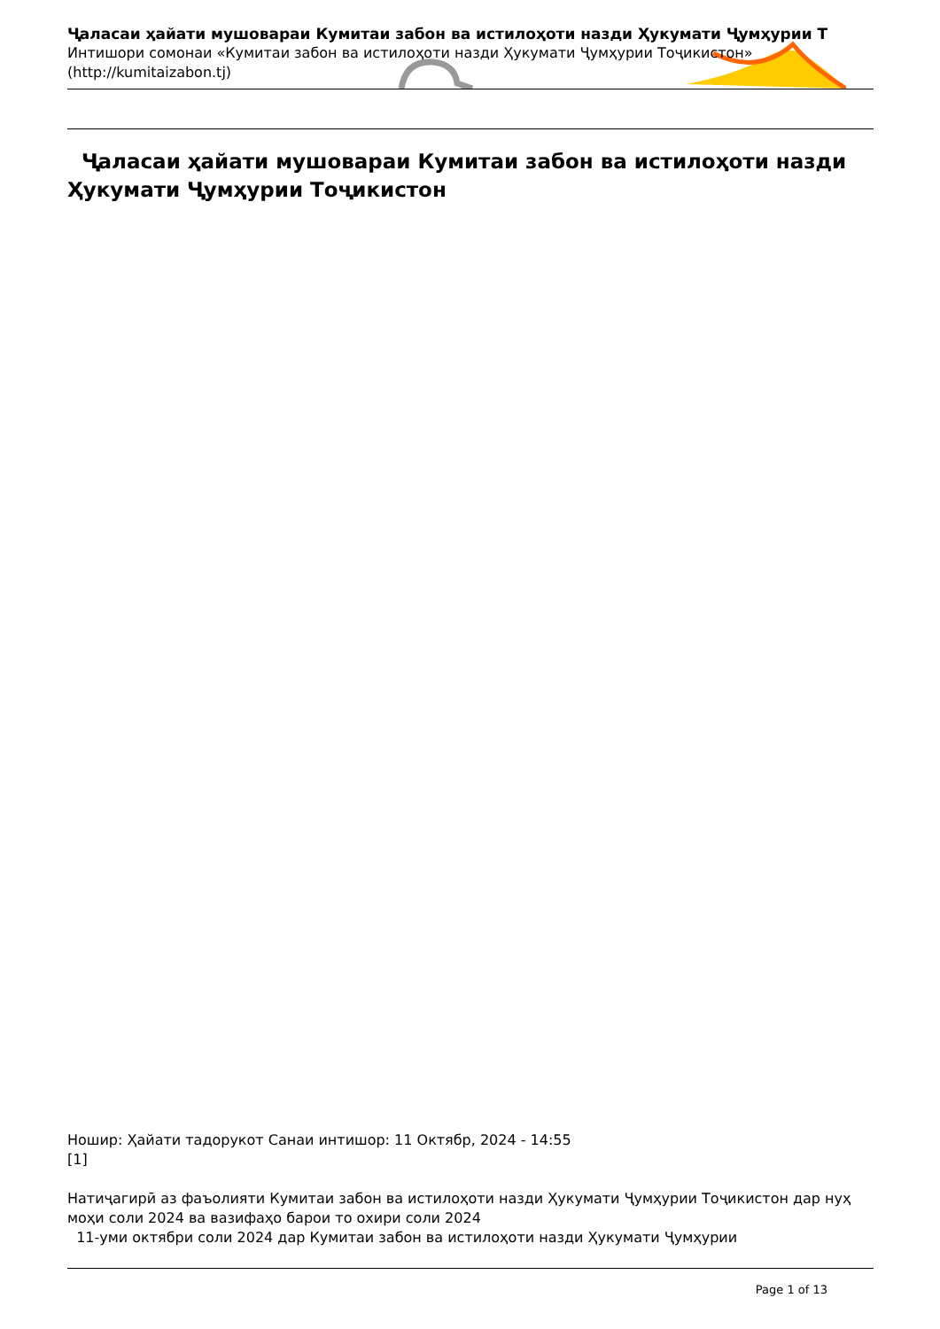Ҷаласаи ҳайати мушоварaи Кумитаи забон ва истилоҳоти назди Ҳукумати Ҷумҳурии Т
Интишори сомонаи «Кумитаи забон ва истилоҳоти назди Ҳукумати Ҷумҳурии Тоҷикистон»
(http://kumitaizabon.tj)
Ҷаласаи ҳайати мушоварaи Кумитаи забон ва истилоҳоти назди Ҳукумати Ҷумҳурии Тоҷикистон
Ношир: Ҳайати тадорукот Санаи интишор: 11 Октябр, 2024 - 14:55
[1]
Натиҷагирӣ аз фаъолияти Кумитаи забон ва истилоҳоти назди Ҳукумати Ҷумҳурии Тоҷикистон дар нуҳ моҳи соли 2024 ва вазифаҳо барои то охири соли 2024
11-уми октябри соли 2024 дар Кумитаи забон ва истилоҳоти назди Ҳукумати Ҷумҳурии
Page 1 of 13